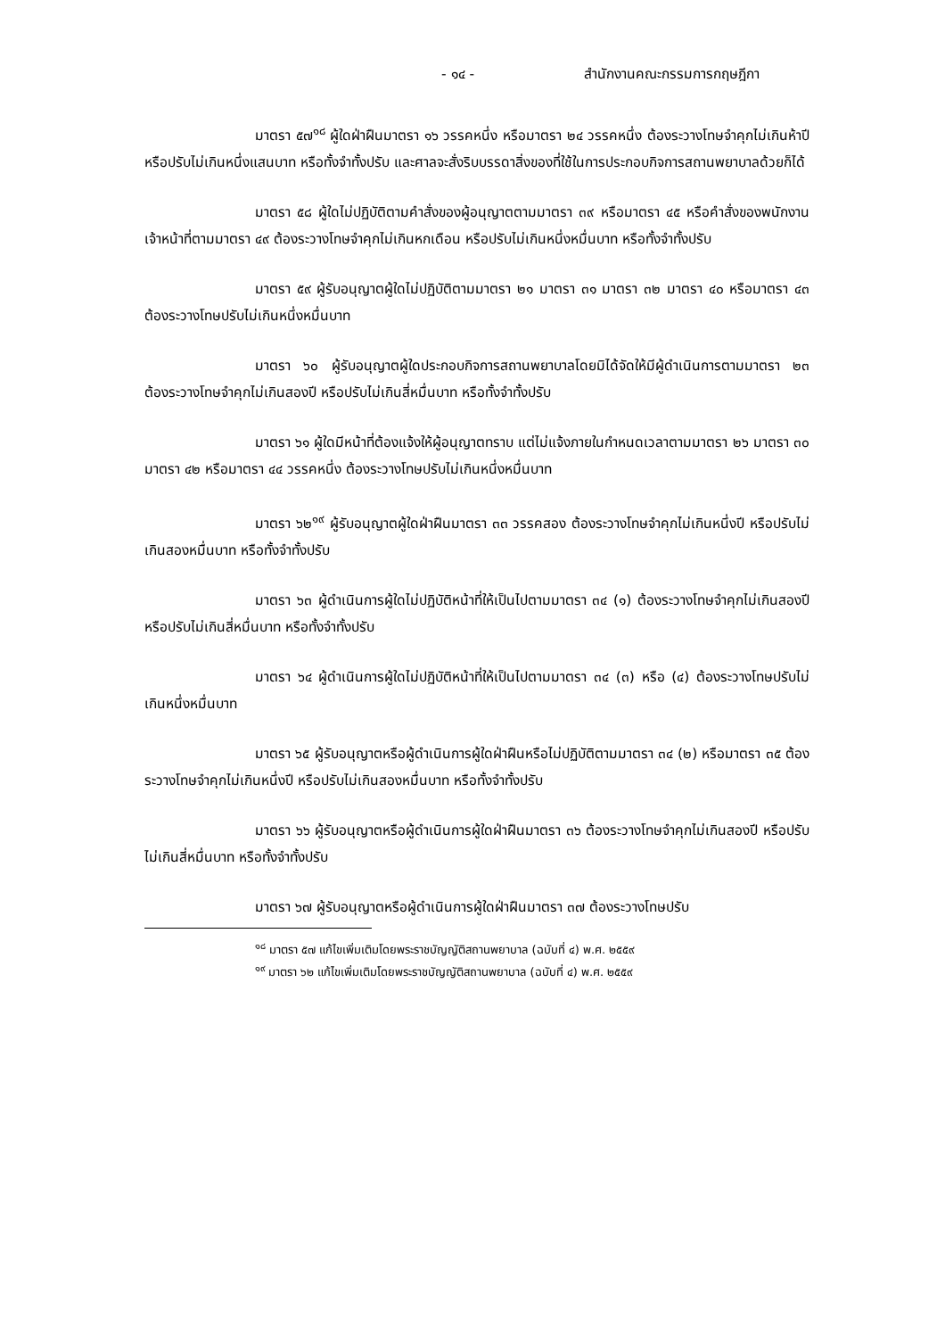- ๑๔ - สำนักงานคณะกรรมการกฤษฎีกา
มาตรา ๕๗<sup>๑๘</sup> ผู้ใดฝ่าฝืนมาตรา ๑๖ วรรคหนึ่ง หรือมาตรา ๒๔ วรรคหนึ่ง ต้องระวางโทษจำคุกไม่เกินห้าปี หรือปรับไม่เกินหนึ่งแสนบาท หรือทั้งจำทั้งปรับ และศาลจะสั่งริบบรรดาสิ่งของที่ใช้ในการประกอบกิจการสถานพยาบาลด้วยก็ได้
มาตรา ๕๘ ผู้ใดไม่ปฏิบัติตามคำสั่งของผู้อนุญาตตามมาตรา ๓๙ หรือมาตรา ๔๕ หรือคำสั่งของพนักงานเจ้าหน้าที่ตามมาตรา ๔๙ ต้องระวางโทษจำคุกไม่เกินหกเดือน หรือปรับไม่เกินหนึ่งหมื่นบาท หรือทั้งจำทั้งปรับ
มาตรา ๕๙ ผู้รับอนุญาตผู้ใดไม่ปฏิบัติตามมาตรา ๒๑ มาตรา ๓๑ มาตรา ๓๒ มาตรา ๔๐ หรือมาตรา ๔๓ ต้องระวางโทษปรับไม่เกินหนึ่งหมื่นบาท
มาตรา ๖๐ ผู้รับอนุญาตผู้ใดประกอบกิจการสถานพยาบาลโดยมิได้จัดให้มีผู้ดำเนินการตามมาตรา ๒๓ ต้องระวางโทษจำคุกไม่เกินสองปี หรือปรับไม่เกินสี่หมื่นบาท หรือทั้งจำทั้งปรับ
มาตรา ๖๑ ผู้ใดมีหน้าที่ต้องแจ้งให้ผู้อนุญาตทราบ แต่ไม่แจ้งภายในกำหนดเวลาตามมาตรา ๒๖ มาตรา ๓๐ มาตรา ๔๒ หรือมาตรา ๔๔ วรรคหนึ่ง ต้องระวางโทษปรับไม่เกินหนึ่งหมื่นบาท
มาตรา ๖๒<sup>๑๙</sup> ผู้รับอนุญาตผู้ใดฝ่าฝืนมาตรา ๓๓ วรรคสอง ต้องระวางโทษจำคุกไม่เกินหนึ่งปี หรือปรับไม่เกินสองหมื่นบาท หรือทั้งจำทั้งปรับ
มาตรา ๖๓ ผู้ดำเนินการผู้ใดไม่ปฏิบัติหน้าที่ให้เป็นไปตามมาตรา ๓๔ (๑) ต้องระวางโทษจำคุกไม่เกินสองปี หรือปรับไม่เกินสี่หมื่นบาท หรือทั้งจำทั้งปรับ
มาตรา ๖๔ ผู้ดำเนินการผู้ใดไม่ปฏิบัติหน้าที่ให้เป็นไปตามมาตรา ๓๔ (๓) หรือ (๔) ต้องระวางโทษปรับไม่เกินหนึ่งหมื่นบาท
มาตรา ๖๕ ผู้รับอนุญาตหรือผู้ดำเนินการผู้ใดฝ่าฝืนหรือไม่ปฏิบัติตามมาตรา ๓๔ (๒) หรือมาตรา ๓๕ ต้องระวางโทษจำคุกไม่เกินหนึ่งปี หรือปรับไม่เกินสองหมื่นบาท หรือทั้งจำทั้งปรับ
มาตรา ๖๖ ผู้รับอนุญาตหรือผู้ดำเนินการผู้ใดฝ่าฝืนมาตรา ๓๖ ต้องระวางโทษจำคุกไม่เกินสองปี หรือปรับไม่เกินสี่หมื่นบาท หรือทั้งจำทั้งปรับ
มาตรา ๖๗ ผู้รับอนุญาตหรือผู้ดำเนินการผู้ใดฝ่าฝืนมาตรา ๓๗ ต้องระวางโทษปรับ
<sup>๑๘</sup> มาตรา ๕๗ แก้ไขเพิ่มเติมโดยพระราชบัญญัติสถานพยาบาล (ฉบับที่ ๔) พ.ศ. ๒๕๕๙
<sup>๑๙</sup> มาตรา ๖๒ แก้ไขเพิ่มเติมโดยพระราชบัญญัติสถานพยาบาล (ฉบับที่ ๔) พ.ศ. ๒๕๕๙